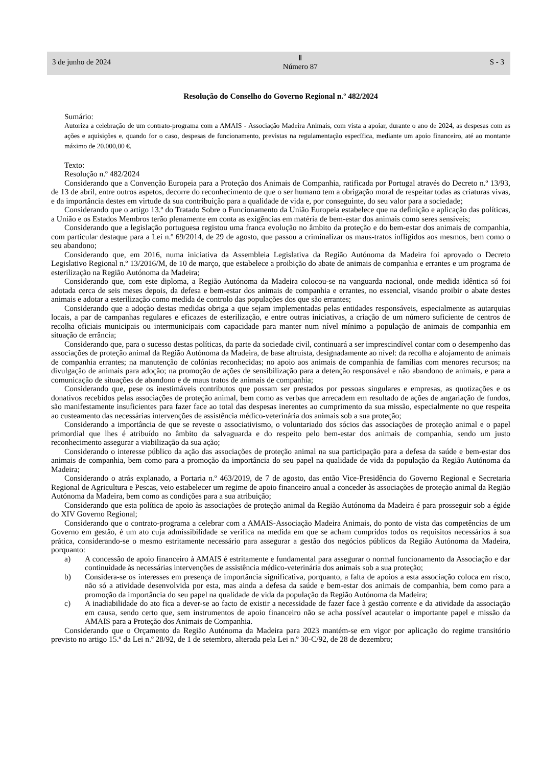3 de junho de 2024
Ⅱ
Número 87
S - 3
Resolução do Conselho do Governo Regional n.º 482/2024
Sumário:
Autoriza a celebração de um contrato-programa com a AMAIS - Associação Madeira Animais, com vista a apoiar, durante o ano de 2024, as despesas com as ações e aquisições e, quando for o caso, despesas de funcionamento, previstas na regulamentação específica, mediante um apoio financeiro, até ao montante máximo de 20.000,00 €.
Texto:
Resolução n.º 482/2024
Considerando que a Convenção Europeia para a Proteção dos Animais de Companhia, ratificada por Portugal através do Decreto n.º 13/93, de 13 de abril, entre outros aspetos, decorre do reconhecimento de que o ser humano tem a obrigação moral de respeitar todas as criaturas vivas, e da importância destes em virtude da sua contribuição para a qualidade de vida e, por conseguinte, do seu valor para a sociedade;
Considerando que o artigo 13.º do Tratado Sobre o Funcionamento da União Europeia estabelece que na definição e aplicação das políticas, a União e os Estados Membros terão plenamente em conta as exigências em matéria de bem-estar dos animais como seres sensíveis;
Considerando que a legislação portuguesa registou uma franca evolução no âmbito da proteção e do bem-estar dos animais de companhia, com particular destaque para a Lei n.º 69/2014, de 29 de agosto, que passou a criminalizar os maus-tratos infligidos aos mesmos, bem como o seu abandono;
Considerando que, em 2016, numa iniciativa da Assembleia Legislativa da Região Autónoma da Madeira foi aprovado o Decreto Legislativo Regional n.º 13/2016/M, de 10 de março, que estabelece a proibição do abate de animais de companhia e errantes e um programa de esterilização na Região Autónoma da Madeira;
Considerando que, com este diploma, a Região Autónoma da Madeira colocou-se na vanguarda nacional, onde medida idêntica só foi adotada cerca de seis meses depois, da defesa e bem-estar dos animais de companhia e errantes, no essencial, visando proibir o abate destes animais e adotar a esterilização como medida de controlo das populações dos que são errantes;
Considerando que a adoção destas medidas obriga a que sejam implementadas pelas entidades responsáveis, especialmente as autarquias locais, a par de campanhas regulares e eficazes de esterilização, e entre outras iniciativas, a criação de um número suficiente de centros de recolha oficiais municipais ou intermunicipais com capacidade para manter num nível mínimo a população de animais de companhia em situação de errância;
Considerando que, para o sucesso destas políticas, da parte da sociedade civil, continuará a ser imprescindível contar com o desempenho das associações de proteção animal da Região Autónoma da Madeira, de base altruísta, designadamente ao nível: da recolha e alojamento de animais de companhia errantes; na manutenção de colónias reconhecidas; no apoio aos animais de companhia de famílias com menores recursos; na divulgação de animais para adoção; na promoção de ações de sensibilização para a detenção responsável e não abandono de animais, e para a comunicação de situações de abandono e de maus tratos de animais de companhia;
Considerando que, pese os inestimáveis contributos que possam ser prestados por pessoas singulares e empresas, as quotizações e os donativos recebidos pelas associações de proteção animal, bem como as verbas que arrecadem em resultado de ações de angariação de fundos, são manifestamente insuficientes para fazer face ao total das despesas inerentes ao cumprimento da sua missão, especialmente no que respeita ao custeamento das necessárias intervenções de assistência médico-veterinária dos animais sob a sua proteção;
Considerando a importância de que se reveste o associativismo, o voluntariado dos sócios das associações de proteção animal e o papel primordial que lhes é atribuído no âmbito da salvaguarda e do respeito pelo bem-estar dos animais de companhia, sendo um justo reconhecimento assegurar a viabilização da sua ação;
Considerando o interesse público da ação das associações de proteção animal na sua participação para a defesa da saúde e bem-estar dos animais de companhia, bem como para a promoção da importância do seu papel na qualidade de vida da população da Região Autónoma da Madeira;
Considerando o atrás explanado, a Portaria n.º 463/2019, de 7 de agosto, das então Vice-Presidência do Governo Regional e Secretaria Regional de Agricultura e Pescas, veio estabelecer um regime de apoio financeiro anual a conceder às associações de proteção animal da Região Autónoma da Madeira, bem como as condições para a sua atribuição;
Considerando que esta política de apoio às associações de proteção animal da Região Autónoma da Madeira é para prosseguir sob a égide do XIV Governo Regional;
Considerando que o contrato-programa a celebrar com a AMAIS-Associação Madeira Animais, do ponto de vista das competências de um Governo em gestão, é um ato cuja admissibilidade se verifica na medida em que se acham cumpridos todos os requisitos necessários à sua prática, considerando-se o mesmo estritamente necessário para assegurar a gestão dos negócios públicos da Região Autónoma da Madeira, porquanto:
a) A concessão de apoio financeiro à AMAIS é estritamente e fundamental para assegurar o normal funcionamento da Associação e dar continuidade às necessárias intervenções de assistência médico-veterinária dos animais sob a sua proteção;
b) Considera-se os interesses em presença de importância significativa, porquanto, a falta de apoios a esta associação coloca em risco, não só a atividade desenvolvida por esta, mas ainda a defesa da saúde e bem-estar dos animais de companhia, bem como para a promoção da importância do seu papel na qualidade de vida da população da Região Autónoma da Madeira;
c) A inadiabilidade do ato fica a dever-se ao facto de existir a necessidade de fazer face à gestão corrente e da atividade da associação em causa, sendo certo que, sem instrumentos de apoio financeiro não se acha possível acautelar o importante papel e missão da AMAIS para a Proteção dos Animais de Companhia.
Considerando que o Orçamento da Região Autónoma da Madeira para 2023 mantém-se em vigor por aplicação do regime transitório previsto no artigo 15.º da Lei n.º 28/92, de 1 de setembro, alterada pela Lei n.º 30-C/92, de 28 de dezembro;